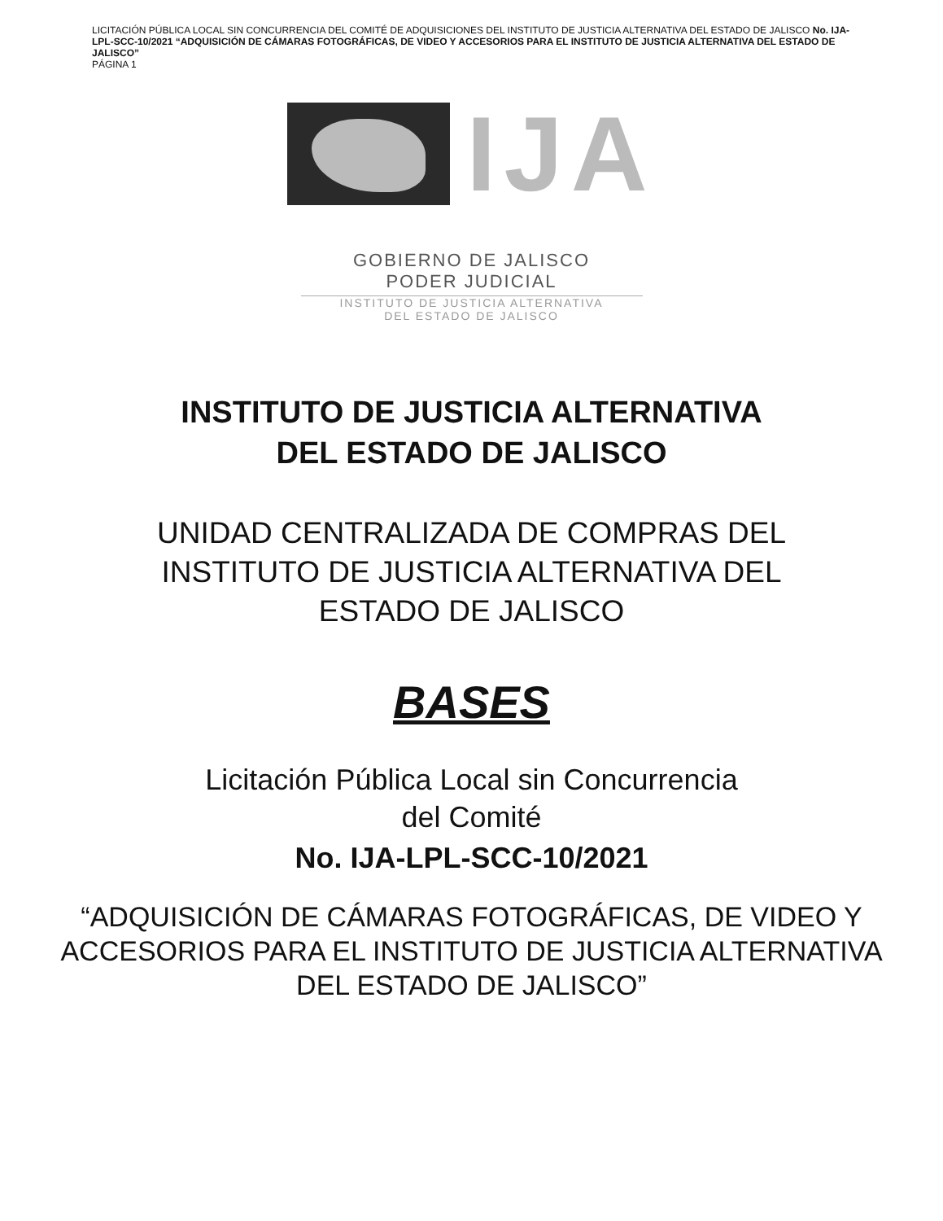LICITACIÓN PÚBLICA LOCAL SIN CONCURRENCIA DEL COMITÉ DE ADQUISICIONES DEL INSTITUTO DE JUSTICIA ALTERNATIVA DEL ESTADO DE JALISCO No. IJA-LPL-SCC-10/2021 “ADQUISICIÓN DE CÁMARAS FOTOGRÁFICAS, DE VIDEO Y ACCESORIOS PARA EL INSTITUTO DE JUSTICIA ALTERNATIVA DEL ESTADO DE JALISCO”
PÁGINA 1
IJA
GOBIERNO DE JALISCO
PODER JUDICIAL
INSTITUTO DE JUSTICIA ALTERNATIVA
DEL ESTADO DE JALISCO
INSTITUTO DE JUSTICIA ALTERNATIVA
DEL ESTADO DE JALISCO
UNIDAD CENTRALIZADA DE COMPRAS DEL
INSTITUTO DE JUSTICIA ALTERNATIVA DEL
ESTADO DE JALISCO
BASES
Licitación Pública Local sin Concurrencia
del Comité
No. IJA-LPL-SCC-10/2021
“ADQUISICIÓN DE CÁMARAS FOTOGRÁFICAS, DE VIDEO Y
ACCESORIOS PARA EL INSTITUTO DE JUSTICIA ALTERNATIVA
DEL ESTADO DE JALISCO”